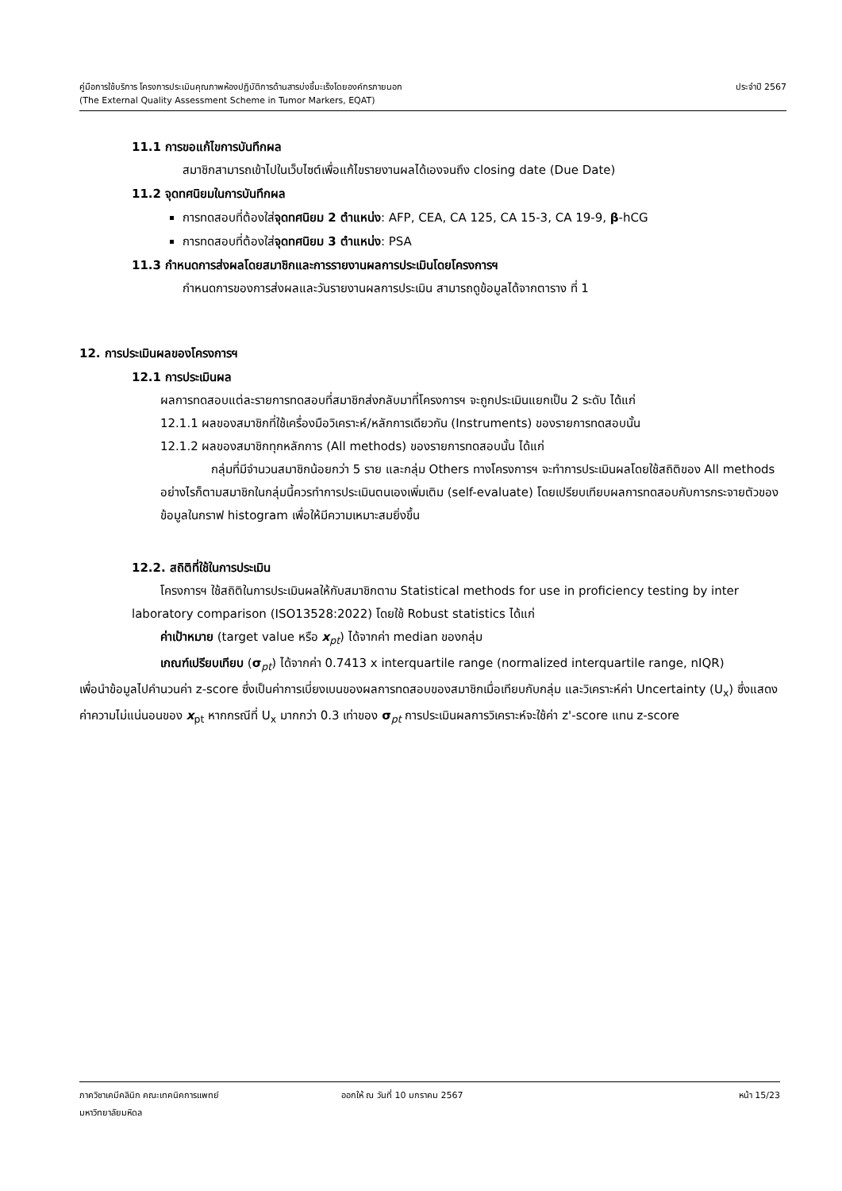คู่มือการใช้บริการ โครงการประเมินคุณภาพห้องปฏิบัติการด้านสารบ่งชี้มะเร็งโดยองค์กรภายนอก ประจำปี 2567
(The External Quality Assessment Scheme in Tumor Markers, EQAT)
11.1 การขอแก้ไขการบันทึกผล
สมาชิกสามารถเข้าไปในเว็บไซต์เพื่อแก้ไขรายงานผลได้เองจนถึง closing date (Due Date)
11.2 จุดทศนิยมในการบันทึกผล
การทดสอบที่ต้องใส่จุดทศนิยม 2 ตำแหน่ง: AFP, CEA, CA 125, CA 15-3, CA 19-9, β-hCG
การทดสอบที่ต้องใส่จุดทศนิยม 3 ตำแหน่ง: PSA
11.3 กำหนดการส่งผลโดยสมาชิกและการรายงานผลการประเมินโดยโครงการฯ
กำหนดการของการส่งผลและวันรายงานผลการประเมิน สามารถดูข้อมูลได้จากตาราง ที่ 1
12. การประเมินผลของโครงการฯ
12.1 การประเมินผล
ผลการทดสอบแต่ละรายการทดสอบที่สมาชิกส่งกลับมาที่โครงการฯ จะถูกประเมินแยกเป็น 2 ระดับ ได้แก่
12.1.1 ผลของสมาชิกที่ใช้เครื่องมือวิเคราะห์/หลักการเดียวกัน (Instruments) ของรายการทดสอบนั้น
12.1.2 ผลของสมาชิกทุกหลักการ (All methods) ของรายการทดสอบนั้น ได้แก่
กลุ่มที่มีจำนวนสมาชิกน้อยกว่า 5 ราย และกลุ่ม Others ทางโครงการฯ จะทำการประเมินผลโดยใช้สถิติของ All methods อย่างไรก็ตามสมาชิกในกลุ่มนี้ควรทำการประเมินตนเองเพิ่มเติม (self-evaluate) โดยเปรียบเทียบผลการทดสอบกับการกระจายตัวของข้อมูลในกราฟ histogram เพื่อให้มีความเหมาะสมยิ่งขึ้น
12.2. สถิติที่ใช้ในการประเมิน
โครงการฯ ใช้สถิติในการประเมินผลให้กับสมาชิกตาม Statistical methods for use in proficiency testing by inter laboratory comparison (ISO13528:2022) โดยใช้ Robust statistics ได้แก่
ค่าเป้าหมาย (target value หรือ x<sub>pt</sub>) ได้จากค่า median ของกลุ่ม
เกณฑ์เปรียบเทียบ (σ<sub>pt</sub>) ได้จากค่า 0.7413 x interquartile range (normalized interquartile range, nIQR)
เพื่อนำข้อมูลไปคำนวนค่า z-score ซึ่งเป็นค่าการเบี่ยงเบนของผลการทดสอบของสมาชิกเมื่อเทียบกับกลุ่ม และวิเคราะห์ค่า Uncertainty (U<sub>x</sub>) ซึ่งแสดงค่าความไม่แน่นอนของ x<sub>pt</sub> หากกรณีที่ U<sub>x</sub> มากกว่า 0.3 เท่าของ σ<sub>pt</sub> การประเมินผลการวิเคราะห์จะใช้ค่า z'-score แทน z-score
ภาควิชาเคมีคลินิก คณะเทคนิคการแพทย์ ออกให้ ณ วันที่ 10 มกราคม 2567 หน้า 15/23
มหาวิทยาลัยมหิดล